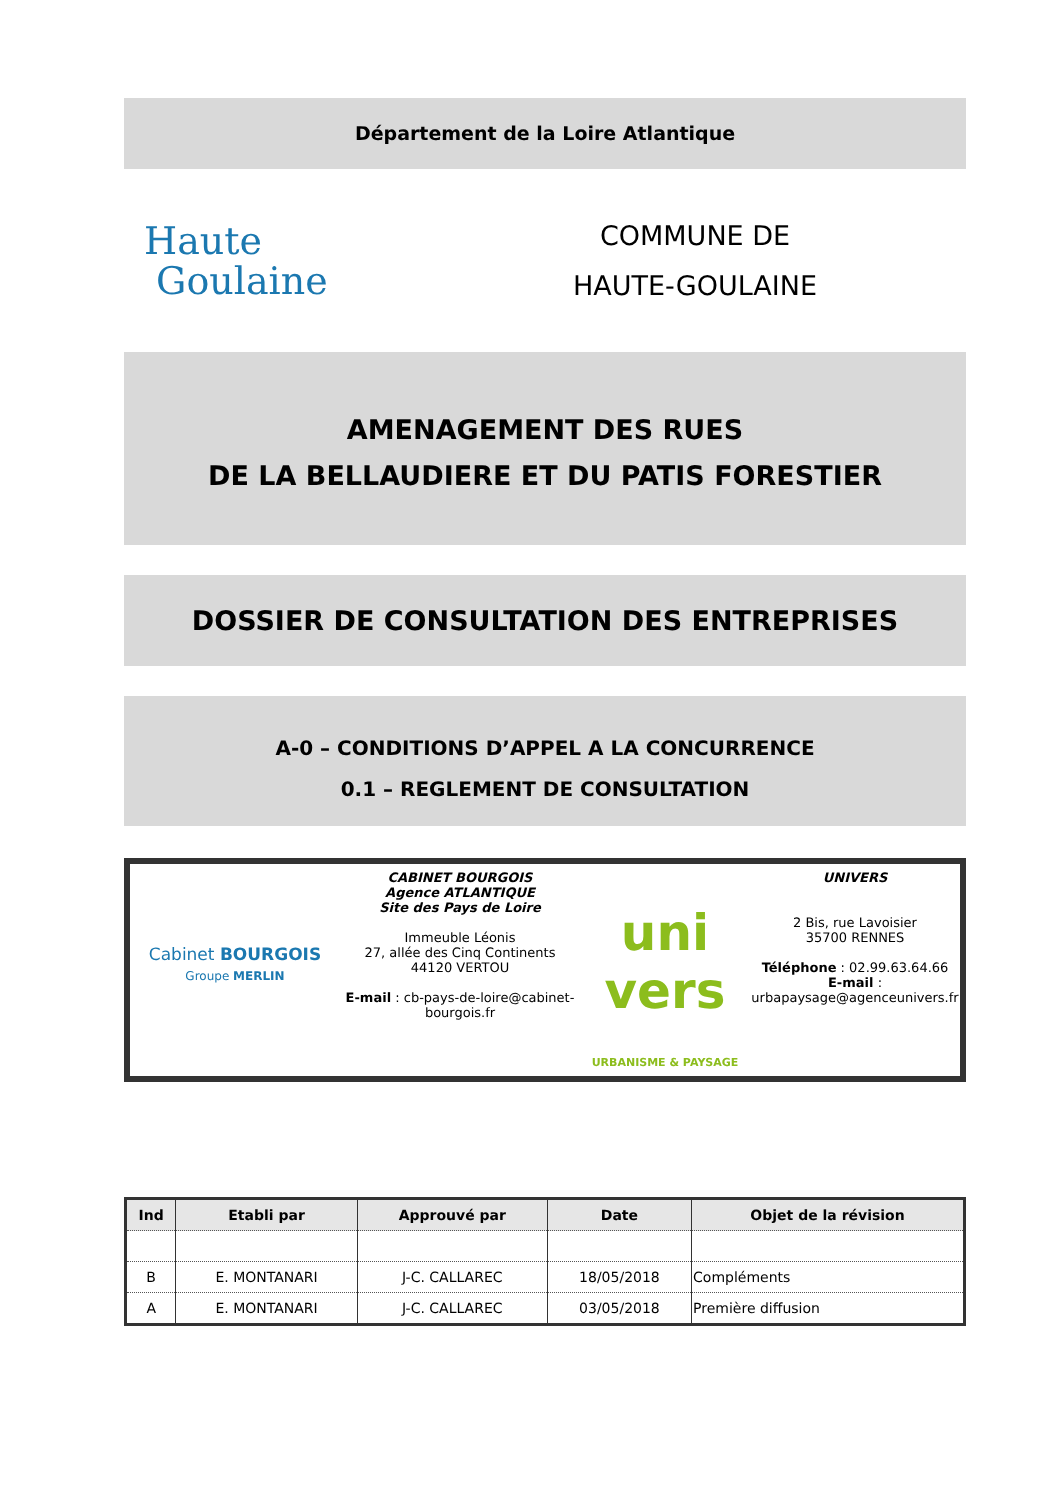Département de la Loire Atlantique
Haute
Goulaine
COMMUNE DE
HAUTE-GOULAINE
AMENAGEMENT DES RUES
DE LA BELLAUDIERE ET DU PATIS FORESTIER
DOSSIER DE CONSULTATION DES ENTREPRISES
A-0 – CONDITIONS D’APPEL A LA CONCURRENCE
0.1 – REGLEMENT DE CONSULTATION
Cabinet BOURGOIS
Groupe MERLIN
CABINET BOURGOIS
Agence ATLANTIQUE
Site des Pays de Loire
Immeuble Léonis
27, allée des Cinq Continents
44120 VERTOU
E-mail : cb-pays-de-loire@cabinet-bourgois.fr
uni
vers
URBANISME & PAYSAGE
UNIVERS
2 Bis, rue Lavoisier
35700 RENNES
Téléphone : 02.99.63.64.66
E-mail :
urbapaysage@agenceunivers.fr
| Ind | Etabli par | Approuvé par | Date | Objet de la révision |
| --- | --- | --- | --- | --- |
| B | E. MONTANARI | J-C. CALLAREC | 18/05/2018 | Compléments |
| A | E. MONTANARI | J-C. CALLAREC | 03/05/2018 | Première diffusion |